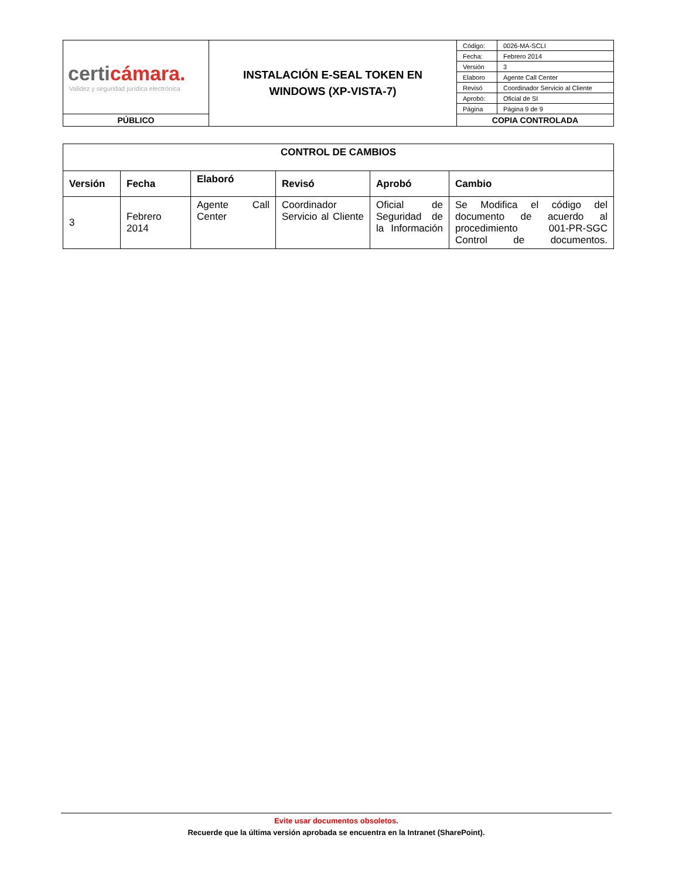| certi cámara. Validez y seguridad jurídica electrónica | INSTALACIÓN E-SEAL TOKEN EN WINDOWS (XP-VISTA-7) | / Código: / 0026-MA-SCLI / / Fecha: / Febrero 2014 / / Versión / 3 / / Elaboro / Agente Call Center / / Revisó / Coordinador Servicio al Cliente / / Aprobó: / Oficial de SI / / Página / Página 9 de 9 / |
| PÚBLICO | | COPIA CONTROLADA |
| CONTROL DE CAMBIOS | | | | | |
| --- | --- | --- | --- | --- | --- |
| Versión | Fecha | Elaboró | Revisó | Aprobó | Cambio |
| 3 | Febrero 2014 | Agente Call Center | Coordinador Servicio al Cliente | Oficial de Seguridad de la Información | Se Modifica el código del documento de acuerdo al procedimiento 001-PR-SGC Control de documentos. |
Evite usar documentos obsoletos.
Recuerde que la última versión aprobada se encuentra en la Intranet (SharePoint).